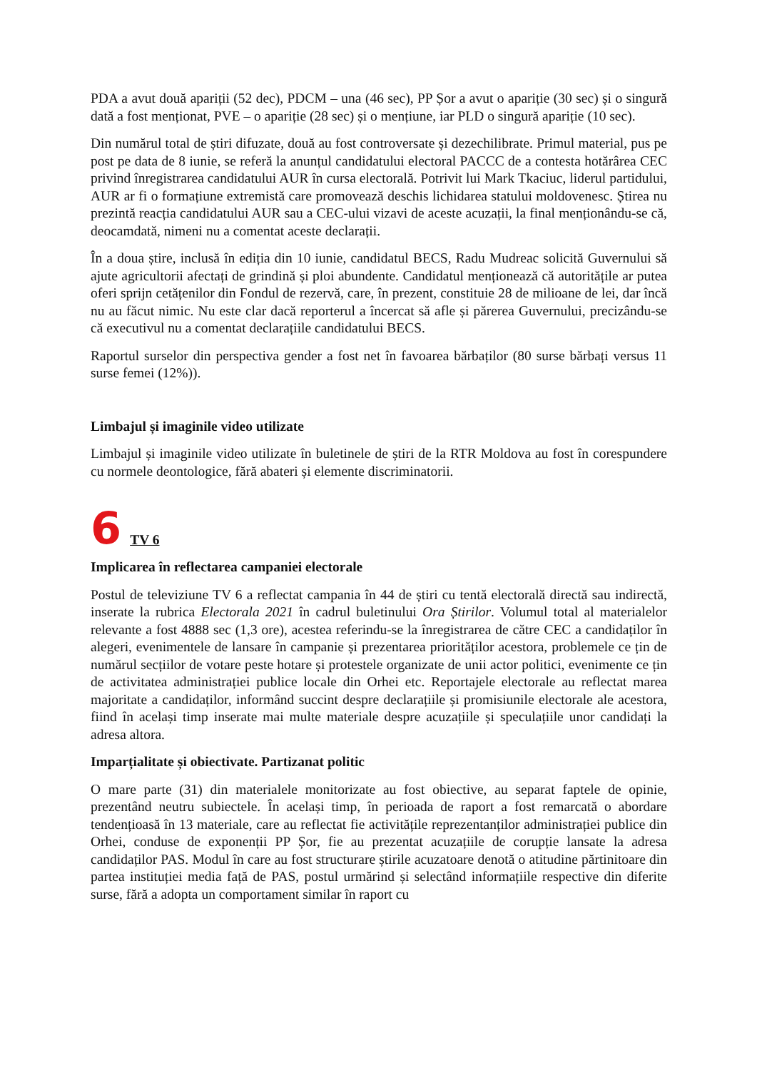PDA a avut două apariții (52 dec), PDCM – una (46 sec), PP Șor a avut o apariție (30 sec) și o singură dată a fost menționat, PVE – o apariție (28 sec) și o mențiune, iar PLD o singură apariție (10 sec).
Din numărul total de știri difuzate, două au fost controversate și dezechilibrate. Primul material, pus pe post pe data de 8 iunie, se referă la anunțul candidatului electoral PACCC de a contesta hotărârea CEC privind înregistrarea candidatului AUR în cursa electorală. Potrivit lui Mark Tkaciuc, liderul partidului, AUR ar fi o formațiune extremistă care promovează deschis lichidarea statului moldovenesc. Știrea nu prezintă reacția candidatului AUR sau a CEC-ului vizavi de aceste acuzații, la final menționându-se că, deocamdată, nimeni nu a comentat aceste declarații.
În a doua știre, inclusă în ediția din 10 iunie, candidatul BECS, Radu Mudreac solicită Guvernului să ajute agricultorii afectați de grindină și ploi abundente. Candidatul menționează că autoritățile ar putea oferi sprijn cetățenilor din Fondul de rezervă, care, în prezent, constituie 28 de milioane de lei, dar încă nu au făcut nimic. Nu este clar dacă reporterul a încercat să afle și părerea Guvernului, precizându-se că executivul nu a comentat declarațiile candidatului BECS.
Raportul surselor din perspectiva gender a fost net în favoarea bărbaților (80 surse bărbați versus 11 surse femei (12%)).
Limbajul și imaginile video utilizate
Limbajul și imaginile video utilizate în buletinele de știri de la RTR Moldova au fost în corespundere cu normele deontologice, fără abateri și elemente discriminatorii.
6 TV 6
Implicarea în reflectarea campaniei electorale
Postul de televiziune TV 6 a reflectat campania în 44 de știri cu tentă electorală directă sau indirectă, inserate la rubrica Electorala 2021 în cadrul buletinului Ora Știrilor. Volumul total al materialelor relevante a fost 4888 sec (1,3 ore), acestea referindu-se la înregistrarea de către CEC a candidaților în alegeri, evenimentele de lansare în campanie și prezentarea priorităților acestora, problemele ce țin de numărul secțiilor de votare peste hotare și protestele organizate de unii actor politici, evenimente ce țin de activitatea administrației publice locale din Orhei etc. Reportajele electorale au reflectat marea majoritate a candidaților, informând succint despre declarațiile și promisiunile electorale ale acestora, fiind în același timp inserate mai multe materiale despre acuzațiile și speculațiile unor candidați la adresa altora.
Imparțialitate și obiectivate. Partizanat politic
O mare parte (31) din materialele monitorizate au fost obiective, au separat faptele de opinie, prezentând neutru subiectele. În același timp, în perioada de raport a fost remarcată o abordare tendențioasă în 13 materiale, care au reflectat fie activitățile reprezentanților administrației publice din Orhei, conduse de exponenții PP Șor, fie au prezentat acuzațiile de corupție lansate la adresa candidaților PAS. Modul în care au fost structurare știrile acuzatoare denotă o atitudine părtinitoare din partea instituției media față de PAS, postul urmărind și selectând informațiile respective din diferite surse, fără a adopta un comportament similar în raport cu